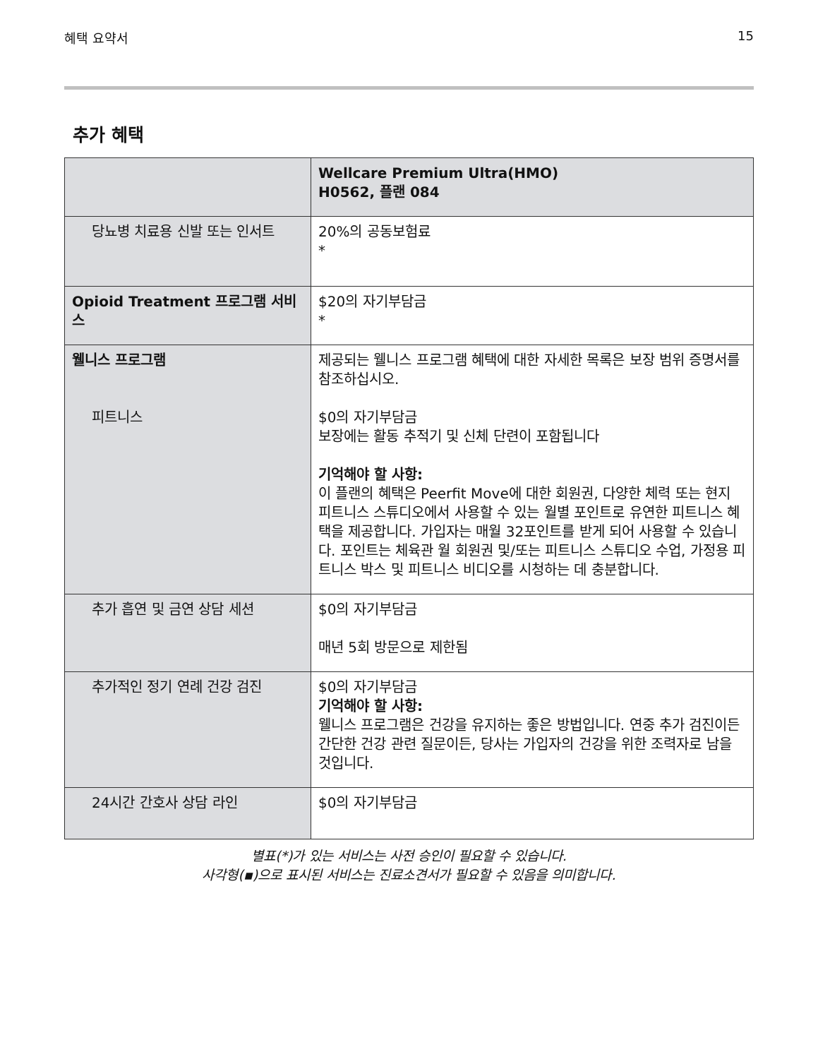혜택 요약서 15
추가 혜택
| | Wellcare Premium Ultra(HMO) H0562, 플랜 084 |
| --- | --- |
| 당뇨병 치료용 신발 또는 인서트 | 20%의 공동보험료 * |
| Opioid Treatment 프로그램 서비스 | $20의 자기부담금 * |
| 웰니스 프로그램 피트니스 | 제공되는 웰니스 프로그램 혜택에 대한 자세한 목록은 보장 범위 증명서를 참조하십시오. $0의 자기부담금 보장에는 활동 추적기 및 신체 단련이 포함됩니다 기억해야 할 사항: 이 플랜의 혜택은 Peerfit Move에 대한 회원권, 다양한 체력 또는 현지 피트니스 스튜디오에서 사용할 수 있는 월별 포인트로 유연한 피트니스 혜택을 제공합니다. 가입자는 매월 32포인트를 받게 되어 사용할 수 있습니다. 포인트는 체육관 월 회원권 및/또는 피트니스 스튜디오 수업, 가정용 피트니스 박스 및 피트니스 비디오를 시청하는 데 충분합니다. |
| 추가 흡연 및 금연 상담 세션 | $0의 자기부담금 매년 5회 방문으로 제한됨 |
| 추가적인 정기 연례 건강 검진 | $0의 자기부담금 기억해야 할 사항: 웰니스 프로그램은 건강을 유지하는 좋은 방법입니다. 연중 추가 검진이든 간단한 건강 관련 질문이든, 당사는 가입자의 건강을 위한 조력자로 남을 것입니다. |
| 24시간 간호사 상담 라인 | $0의 자기부담금 |
별표(*)가 있는 서비스는 사전 승인이 필요할 수 있습니다.
사각형(▪)으로 표시된 서비스는 진료소견서가 필요할 수 있음을 의미합니다.